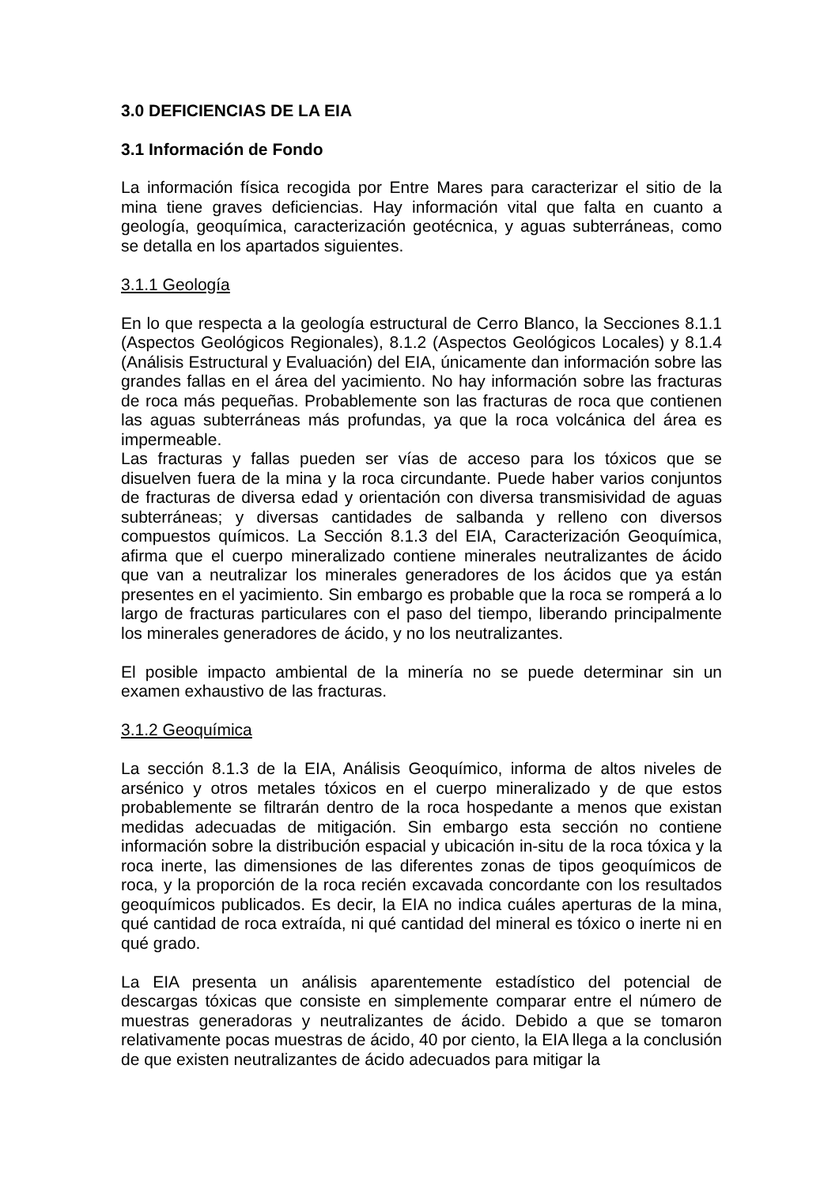3.0 DEFICIENCIAS DE LA EIA
3.1 Información de Fondo
La información física recogida por Entre Mares para caracterizar el sitio de la mina tiene graves deficiencias. Hay información vital que falta en cuanto a geología, geoquímica, caracterización geotécnica, y aguas subterráneas, como se detalla en los apartados siguientes.
3.1.1 Geología
En lo que respecta a la geología estructural de Cerro Blanco, la Secciones 8.1.1 (Aspectos Geológicos Regionales), 8.1.2 (Aspectos Geológicos Locales) y 8.1.4 (Análisis Estructural y Evaluación) del EIA, únicamente dan información sobre las grandes fallas en el área del yacimiento. No hay información sobre las fracturas de roca más pequeñas. Probablemente son las fracturas de roca que contienen las aguas subterráneas más profundas, ya que la roca volcánica del área es impermeable.
Las fracturas y fallas pueden ser vías de acceso para los tóxicos que se disuelven fuera de la mina y la roca circundante. Puede haber varios conjuntos de fracturas de diversa edad y orientación con diversa transmisividad de aguas subterráneas; y diversas cantidades de salbanda y relleno con diversos compuestos químicos. La Sección 8.1.3 del EIA, Caracterización Geoquímica, afirma que el cuerpo mineralizado contiene minerales neutralizantes de ácido que van a neutralizar los minerales generadores de los ácidos que ya están presentes en el yacimiento. Sin embargo es probable que la roca se romperá a lo largo de fracturas particulares con el paso del tiempo, liberando principalmente los minerales generadores de ácido, y no los neutralizantes.
El posible impacto ambiental de la minería no se puede determinar sin un examen exhaustivo de las fracturas.
3.1.2 Geoquímica
La sección 8.1.3 de la EIA, Análisis Geoquímico, informa de altos niveles de arsénico y otros metales tóxicos en el cuerpo mineralizado y de que estos probablemente se filtrarán dentro de la roca hospedante a menos que existan medidas adecuadas de mitigación. Sin embargo esta sección no contiene información sobre la distribución espacial y ubicación in-situ de la roca tóxica y la roca inerte, las dimensiones de las diferentes zonas de tipos geoquímicos de roca, y la proporción de la roca recién excavada concordante con los resultados geoquímicos publicados. Es decir, la EIA no indica cuáles aperturas de la mina, qué cantidad de roca extraída, ni qué cantidad del mineral es tóxico o inerte ni en qué grado.
La EIA presenta un análisis aparentemente estadístico del potencial de descargas tóxicas que consiste en simplemente comparar entre el número de muestras generadoras y neutralizantes de ácido. Debido a que se tomaron relativamente pocas muestras de ácido, 40 por ciento, la EIA llega a la conclusión de que existen neutralizantes de ácido adecuados para mitigar la